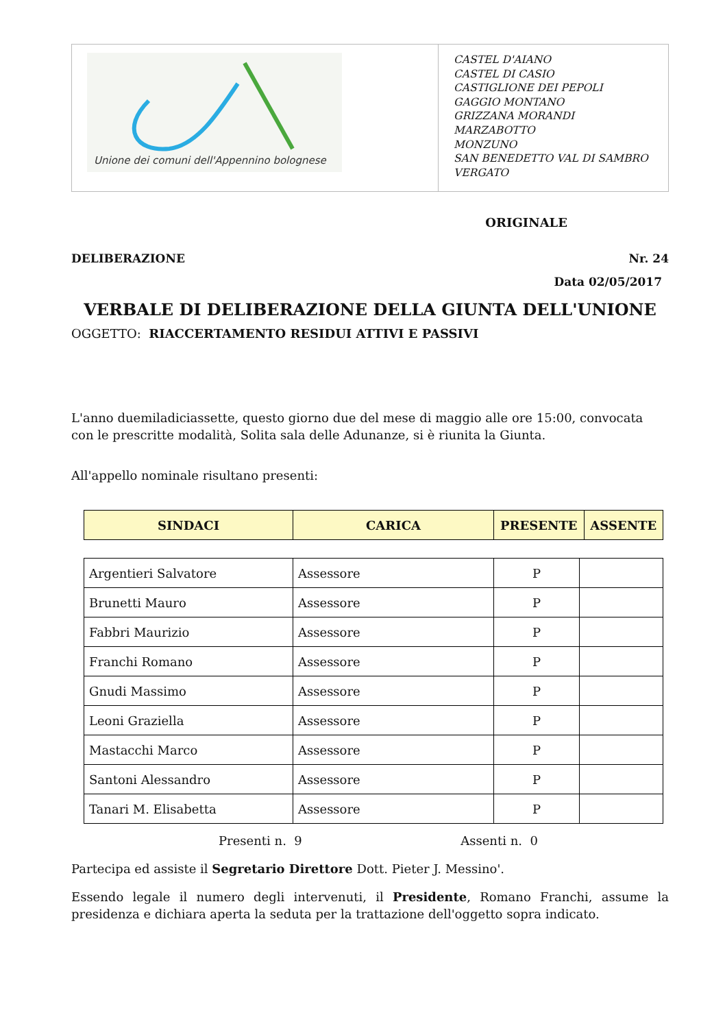Unione dei comuni dell'Appennino bolognese
CASTEL D'AIANO
CASTEL DI CASIO
CASTIGLIONE DEI PEPOLI
GAGGIO MONTANO
GRIZZANA MORANDI
MARZABOTTO
MONZUNO
SAN BENEDETTO VAL DI SAMBRO
VERGATO
ORIGINALE
DELIBERAZIONE Nr. 24
Data 02/05/2017
VERBALE DI DELIBERAZIONE DELLA GIUNTA DELL'UNIONE
OGGETTO: RIACCERTAMENTO RESIDUI ATTIVI E PASSIVI
L'anno duemiladiciassette, questo giorno due del mese di maggio alle ore 15:00, convocata con le prescritte modalità, Solita sala delle Adunanze, si è riunita la Giunta.
All'appello nominale risultano presenti:
| SINDACI | CARICA | PRESENTE | ASSENTE |
| --- | --- | --- | --- |
| Argentieri Salvatore | Assessore | P | |
| Brunetti Mauro | Assessore | P | |
| Fabbri Maurizio | Assessore | P | |
| Franchi Romano | Assessore | P | |
| Gnudi Massimo | Assessore | P | |
| Leoni Graziella | Assessore | P | |
| Mastacchi Marco | Assessore | P | |
| Santoni Alessandro | Assessore | P | |
| Tanari M. Elisabetta | Assessore | P | |
Presenti n. 9 Assenti n. 0
Partecipa ed assiste il Segretario Direttore Dott. Pieter J. Messino'.
Essendo legale il numero degli intervenuti, il Presidente, Romano Franchi, assume la presidenza e dichiara aperta la seduta per la trattazione dell'oggetto sopra indicato.